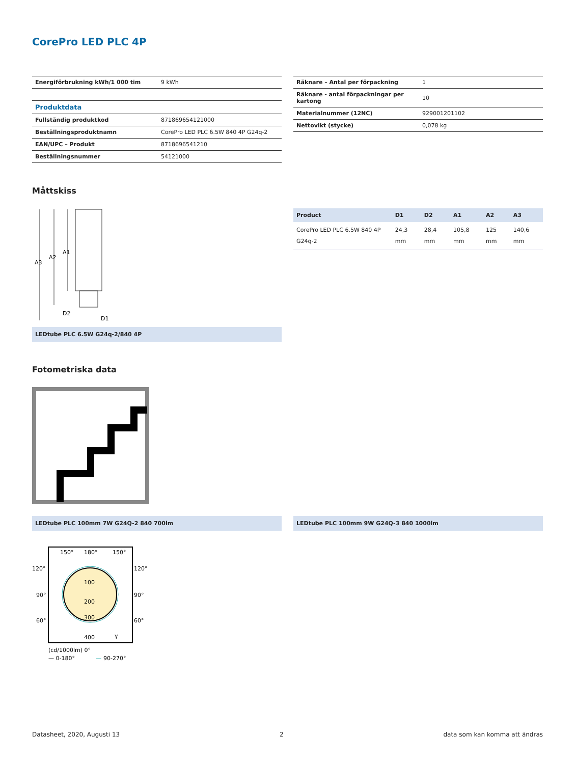CorePro LED PLC 4P
| Energiförbrukning kWh/1 000 tim | 9 kWh |
| Produktdata | |
| Fullständig produktkod | 871869654121000 |
| Beställningsproduktnamn | CorePro LED PLC 6.5W 840 4P G24q-2 |
| EAN/UPC – Produkt | 8718696541210 |
| Beställningsnummer | 54121000 |
| Räknare – Antal per förpackning | 1 |
| Räknare - antal förpackningar per kartong | 10 |
| Materialnummer (12NC) | 929001201102 |
| Nettovikt (stycke) | 0,078 kg |
Måttskiss
A3
A2
A1
D2
D1
LEDtube PLC 6.5W G24q-2/840 4P
| Product | D1 | D2 | A1 | A2 | A3 |
| --- | --- | --- | --- | --- | --- |
| CorePro LED PLC 6.5W 840 4P G24q-2 | 24,3 mm | 28,4 mm | 105,8 mm | 125 mm | 140,6 mm |
Fotometriska data
LEDtube PLC 100mm 7W G24Q-2 840 700lm LEDtube PLC 100mm 9W G24Q-3 840 1000lm
150°
180°
150°
120°
120°
90°
90°
60°
60°
100
200
300
400
γ
(cd/1000lm) 0°
— 0-180°
—
90-270°
Datasheet, 2020, Augusti 13 2 data som kan komma att ändras